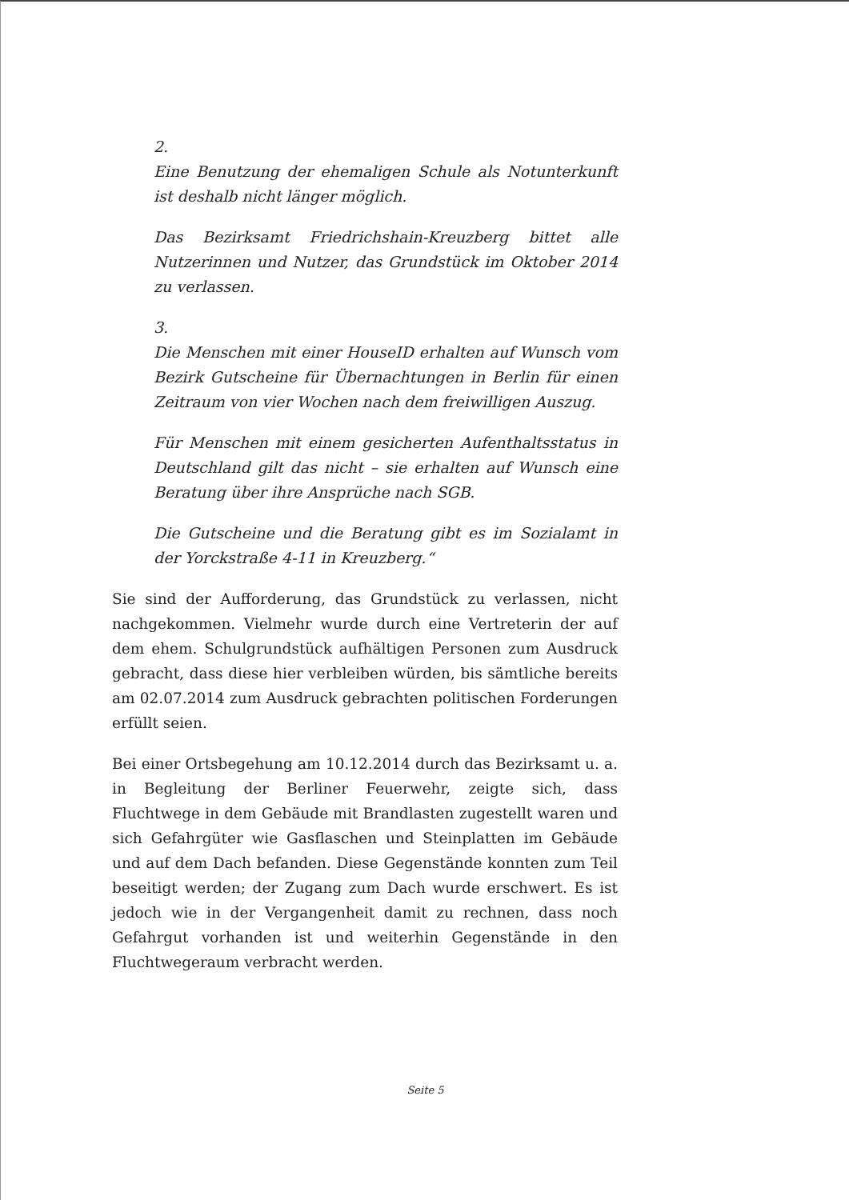2.
Eine Benutzung der ehemaligen Schule als Notunterkunft ist deshalb nicht länger möglich.
Das Bezirksamt Friedrichshain-Kreuzberg bittet alle Nutzerinnen und Nutzer, das Grundstück im Oktober 2014 zu verlassen.
3.
Die Menschen mit einer HouseID erhalten auf Wunsch vom Bezirk Gutscheine für Übernachtungen in Berlin für einen Zeitraum von vier Wochen nach dem freiwilligen Auszug.
Für Menschen mit einem gesicherten Aufenthaltsstatus in Deutschland gilt das nicht – sie erhalten auf Wunsch eine Beratung über ihre Ansprüche nach SGB.
Die Gutscheine und die Beratung gibt es im Sozialamt in der Yorckstraße 4-11 in Kreuzberg.“
Sie sind der Aufforderung, das Grundstück zu verlassen, nicht nachgekommen. Vielmehr wurde durch eine Vertreterin der auf dem ehem. Schulgrundstück aufhältigen Personen zum Ausdruck gebracht, dass diese hier verbleiben würden, bis sämtliche bereits am 02.07.2014 zum Ausdruck gebrachten politischen Forderungen erfüllt seien.
Bei einer Ortsbegehung am 10.12.2014 durch das Bezirksamt u. a. in Begleitung der Berliner Feuerwehr, zeigte sich, dass Fluchtwege in dem Gebäude mit Brandlasten zugestellt waren und sich Gefahrgüter wie Gasflaschen und Steinplatten im Gebäude und auf dem Dach befanden. Diese Gegenstände konnten zum Teil beseitigt werden; der Zugang zum Dach wurde erschwert. Es ist jedoch wie in der Vergangenheit damit zu rechnen, dass noch Gefahrgut vorhanden ist und weiterhin Gegenstände in den Fluchtwegeraum verbracht werden.
Seite 5